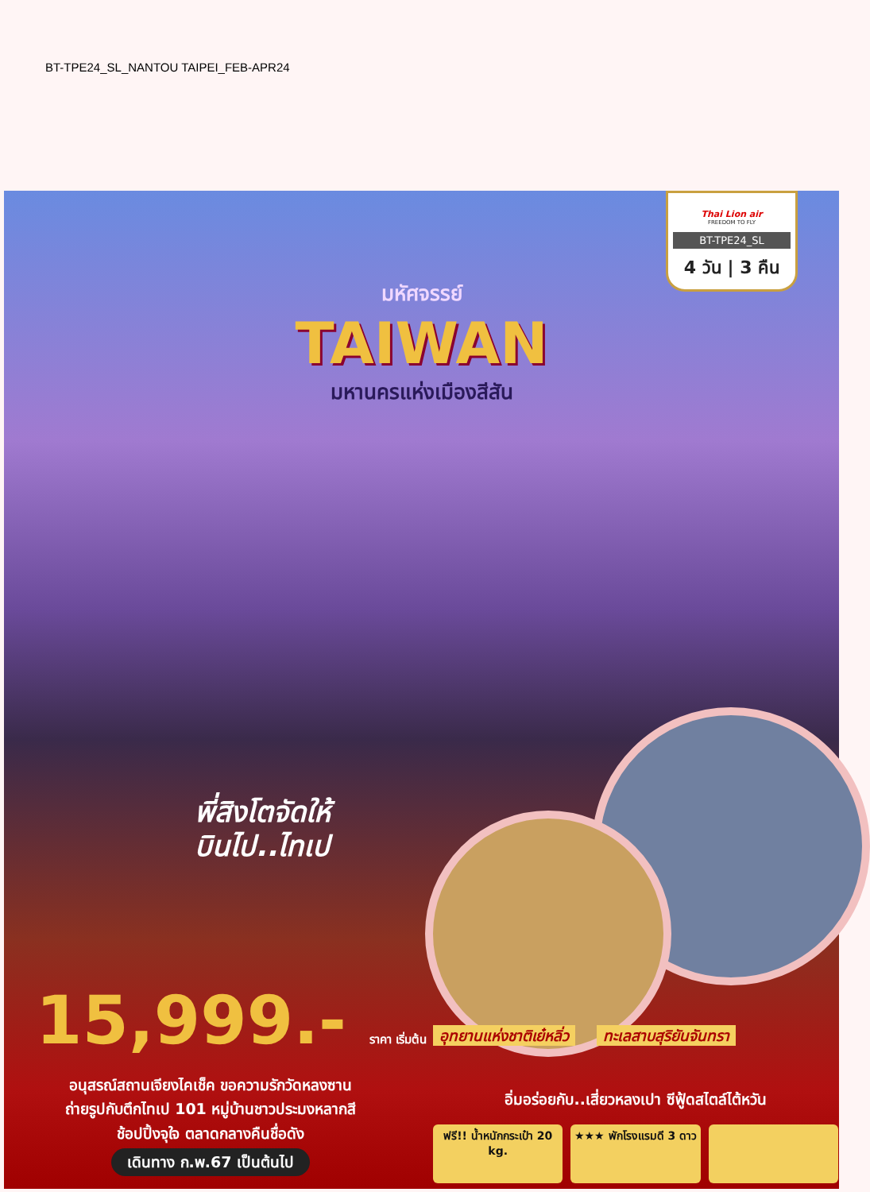BT-TPE24_SL_NANTOU TAIPEI_FEB-APR24
Thai Lion air
FREEDOM TO FLY
BT-TPE24_SL
4 วัน | 3 คืน
มหัศจรรย์
TAIWAN
มหานครแห่งเมืองสีสัน
พี่สิงโตจัดให้
บินไป..ไทเป
15,999.- ราคา เริ่มต้น อุทยานแห่งชาติเย๋หลิ่ว ทะเลสาบสุริยันจันทรา
อนุสรณ์สถานเจียงไคเช็ค ขอความรักวัดหลงซาน
ถ่ายรูปกับตึกไทเป 101 หมู่บ้านชาวประมงหลากสี
ช้อปปิ้งจุใจ ตลาดกลางคืนชื่อดัง
เดินทาง ก.พ.67 เป็นต้นไป
อิ่มอร่อยกับ..เสี่ยวหลงเปา ซีฟู้ดสไตล์ไต้หวัน
ฟรี!! น้ำหนักกระเป๋า 20 kg. ★★★ พักโรงแรมดี 3 ดาว